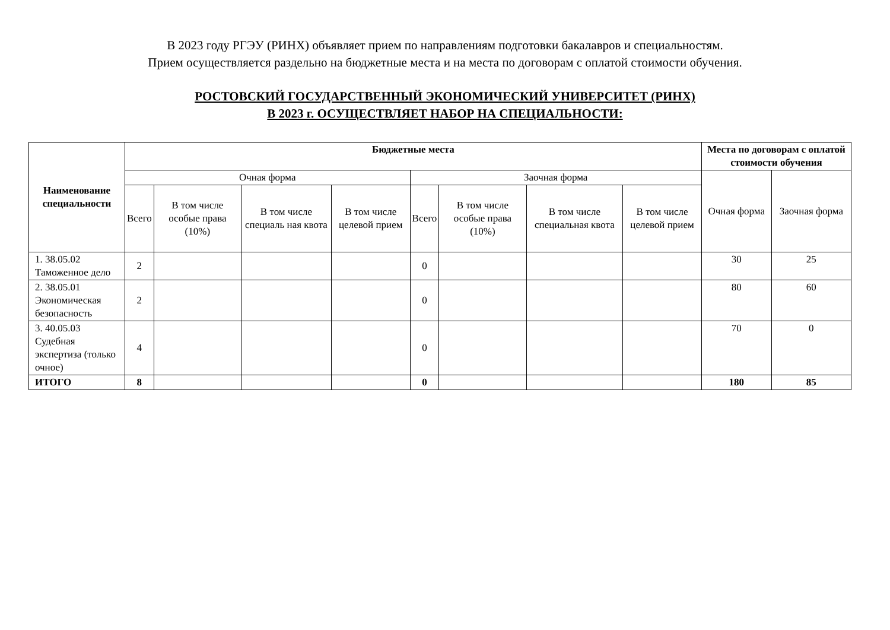В 2023 году РГЭУ (РИНХ) объявляет прием по направлениям подготовки бакалавров и специальностям.
Прием осуществляется раздельно на бюджетные места и на места по договорам с оплатой стоимости обучения.
РОСТОВСКИЙ ГОСУДАРСТВЕННЫЙ ЭКОНОМИЧЕСКИЙ УНИВЕРСИТЕТ (РИНХ)
В 2023 г. ОСУЩЕСТВЛЯЕТ НАБОР НА СПЕЦИАЛЬНОСТИ:
| Наименование специальности | Бюджетные места | | | | | | | | Места по договорам с оплатой стоимости обучения | |
| --- | --- | --- | --- | --- | --- | --- | --- | --- | --- | --- |
| | Очная форма | | | | Заочная форма | | | | Очная форма | Заочная форма |
| | Всего | В том числе особые права (10%) | В том числе специаль ная квота | В том числе целевой прием | Всего | В том числе особые права (10%) | В том числе специальная квота | В том числе целевой прием | | |
| 1. 38.05.02 Таможенное дело | 2 | | | | 0 | | | | 30 | 25 |
| 2. 38.05.01 Экономическая безопасность | 2 | | | | 0 | | | | 80 | 60 |
| 3. 40.05.03 Судебная экспертиза (только очное) | 4 | | | | 0 | | | | 70 | 0 |
| ИТОГО | 8 | | | | 0 | | | | 180 | 85 |